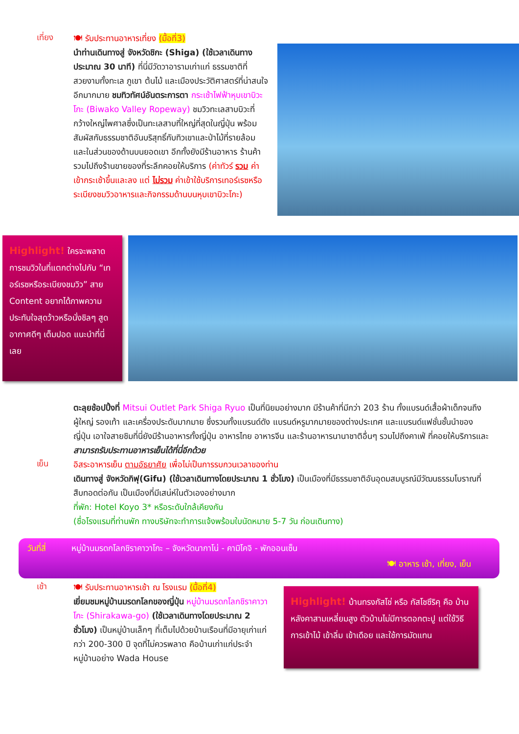เที่ยง
🍽 รับประทานอาหารเที่ยง (มื้อที่3)
นำท่านเดินทางสู่ จังหวัดชิกะ (Shiga) (ใช้เวลาเดินทางประมาณ 30 นาที) ที่นี่มีวัดวาอารามเก่าแก่ ธรรมชาติที่สวยงามทั้งทะเล ภูเขา ต้นไม้ และเมืองประวัติศาสตร์ที่น่าสนใจอีกมากมาย ชมทิวทัศน์อันตระการตา กระเช้าไฟฟ้าหุบเขาบิวะโกะ (Biwako Valley Ropeway) ชมวิวทะเลสาบบิวะที่กว้างใหญ่ไพศาลซึ่งเป็นทะเลสาบที่ใหญ่ที่สุดในญี่ปุ่น พร้อมสัมผัสกับธรรมชาติอันบริสุทธิ์กับทิวเขาและป่าไม้ที่รายล้อม และในส่วนของด้านบนยอดเขา อีกทั้งยังมีร้านอาหาร ร้านค้ารวมไปถึงร้านขายของที่ระลึกคอยให้บริการ (ค่าทัวร์ รวม ค่าเข้ากระเช้าขึ้นและลง แต่ ไม่รวม ค่าเข้าใช้บริการเทอร์เรซหรือระเบียงชมวิวอาหารและกิจกรรมด้านบนหุบเขาบิวะโกะ)
Highlight! ใครจะพลาดการชมวิวในที่แตกต่างไปกับ “เทอร์เรซหรือระเบียงชมวิว” สาย Content อยากได้ภาพความประทับใจสุดว้าวหรือนั่งชิลๆ สูดอากาศดีๆ เต็มปอด แนะนำที่นี่เลย
ตะลุยช้อปปิ้งที่ Mitsui Outlet Park Shiga Ryuo เป็นที่นิยมอย่างมาก มีร้านค้าที่มีกว่า 203 ร้าน ทั้งแบรนด์เสื้อผ้าเด็กจนถึงผู้ใหญ่ รองเท้า และเครื่องประดับมากมาย ซึ่งรวมทั้งแบรนด์ดัง แบรนด์หรูมากมายของต่างประเทศ และแบรนด์แฟชั่นชั้นนำของญี่ปุ่น เอาใจสายชิมที่นี่ยังมีร้านอาหารทั้งญี่ปุ่น อาหารไทย อาหารจีน และร้านอาหารนานาชาติอื่นๆ รวมไปถึงคาเฟ่ ที่คอยให้บริการและสามารถรับประทานอาหารเย็นได้ที่นี่อีกด้วย
เย็น
อิสระอาหารเย็น ตามอัธยาศัย เพื่อไม่เป็นการรบกวนเวลาของท่าน
เดินทางสู่ จังหวัดกิฟุ(Gifu) (ใช้เวลาเดินทางโดยประมาณ 1 ชั่วโมง) เป็นเมืองที่มีธรรมชาติอันอุดมสมบูรณ์มีวัฒนธรรมโบราณที่สืบทอดต่อกัน เป็นเมืองที่มีเสน่ห์ในตัวเองอย่างมาก
ที่พัก: Hotel Koyo 3* หรือระดับใกล้เคียงกัน
(ชื่อโรงแรมที่ท่านพัก ทางบริษัทจะทำการแจ้งพร้อมใบนัดหมาย 5-7 วัน ก่อนเดินทาง)
วันที่สี่ หมู่บ้านมรดกโลกชิราคาวาโกะ – จังหวัดนากาโน่ - คามิโคจิ - พักออนเซ็น
🍽 อาหาร เช้า, เที่ยง, เย็น
เช้า
🍽 รับประทานอาหารเช้า ณ โรงแรม (มื้อที่4)
เยี่ยมชมหมู่บ้านมรดกโลกของญี่ปุ่น หมู่บ้านมรดกโลกชิราคาวาโกะ (Shirakawa-go) (ใช้เวลาเดินทางโดยประมาณ 2 ชั่วโมง) เป็นหมู่บ้านเล็กๆ ที่เต็มไปด้วยบ้านเรือนที่มีอายุเก่าแก่กว่า 200-300 ปี จุดที่ไม่ควรพลาด คือบ้านเก่าแก่ประจำหมู่บ้านอย่าง Wada House
Highlight! บ้านทรงกัสโช่ หรือ กัสโชซึริคุ คือ บ้านหลังคาสามเหลี่ยมสูง ตัวบ้านไม่มีการตอกตะปู แต่ใช้วิธีการเข้าไม้ เข้าลิ่ม เข้าเดือย และใช้การมัดแทน